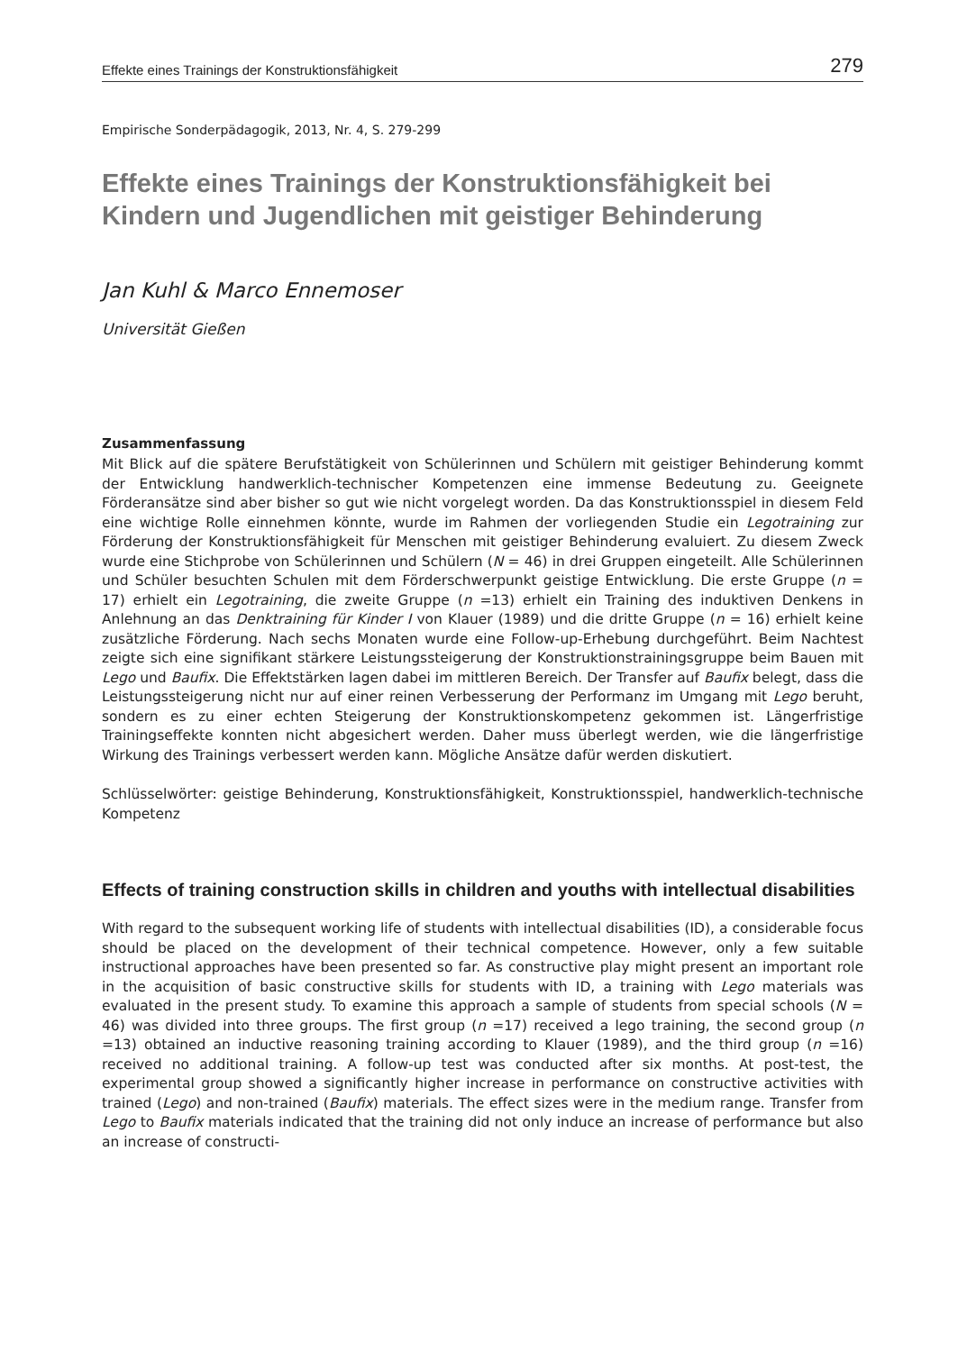Effekte eines Trainings der Konstruktionsfähigkeit 279
Empirische Sonderpädagogik, 2013, Nr. 4, S. 279-299
Effekte eines Trainings der Konstruktionsfähigkeit bei Kindern und Jugendlichen mit geistiger Behinderung
Jan Kuhl & Marco Ennemoser
Universität Gießen
Zusammenfassung
Mit Blick auf die spätere Berufstätigkeit von Schülerinnen und Schülern mit geistiger Behinderung kommt der Entwicklung handwerklich-technischer Kompetenzen eine immense Bedeutung zu. Geeignete Förderansätze sind aber bisher so gut wie nicht vorgelegt worden. Da das Konstruktionsspiel in diesem Feld eine wichtige Rolle einnehmen könnte, wurde im Rahmen der vorliegenden Studie ein Legotraining zur Förderung der Konstruktionsfähigkeit für Menschen mit geistiger Behinderung evaluiert. Zu diesem Zweck wurde eine Stichprobe von Schülerinnen und Schülern (N = 46) in drei Gruppen eingeteilt. Alle Schülerinnen und Schüler besuchten Schulen mit dem Förderschwerpunkt geistige Entwicklung. Die erste Gruppe (n = 17) erhielt ein Legotraining, die zweite Gruppe (n =13) erhielt ein Training des induktiven Denkens in Anlehnung an das Denktraining für Kinder I von Klauer (1989) und die dritte Gruppe (n = 16) erhielt keine zusätzliche Förderung. Nach sechs Monaten wurde eine Follow-up-Erhebung durchgeführt. Beim Nachtest zeigte sich eine signifikant stärkere Leistungssteigerung der Konstruktionstrainingsgruppe beim Bauen mit Lego und Baufix. Die Effektstärken lagen dabei im mittleren Bereich. Der Transfer auf Baufix belegt, dass die Leistungssteigerung nicht nur auf einer reinen Verbesserung der Performanz im Umgang mit Lego beruht, sondern es zu einer echten Steigerung der Konstruktionskompetenz gekommen ist. Längerfristige Trainingseffekte konnten nicht abgesichert werden. Daher muss überlegt werden, wie die längerfristige Wirkung des Trainings verbessert werden kann. Mögliche Ansätze dafür werden diskutiert.
Schlüsselwörter: geistige Behinderung, Konstruktionsfähigkeit, Konstruktionsspiel, handwerklich-technische Kompetenz
Effects of training construction skills in children and youths with intellectual disabilities
With regard to the subsequent working life of students with intellectual disabilities (ID), a considerable focus should be placed on the development of their technical competence. However, only a few suitable instructional approaches have been presented so far. As constructive play might present an important role in the acquisition of basic constructive skills for students with ID, a training with Lego materials was evaluated in the present study. To examine this approach a sample of students from special schools (N = 46) was divided into three groups. The first group (n =17) received a lego training, the second group (n =13) obtained an inductive reasoning training according to Klauer (1989), and the third group (n =16) received no additional training. A follow-up test was conducted after six months. At post-test, the experimental group showed a significantly higher increase in performance on constructive activities with trained (Lego) and non-trained (Baufix) materials. The effect sizes were in the medium range. Transfer from Lego to Baufix materials indicated that the training did not only induce an increase of performance but also an increase of constructi-